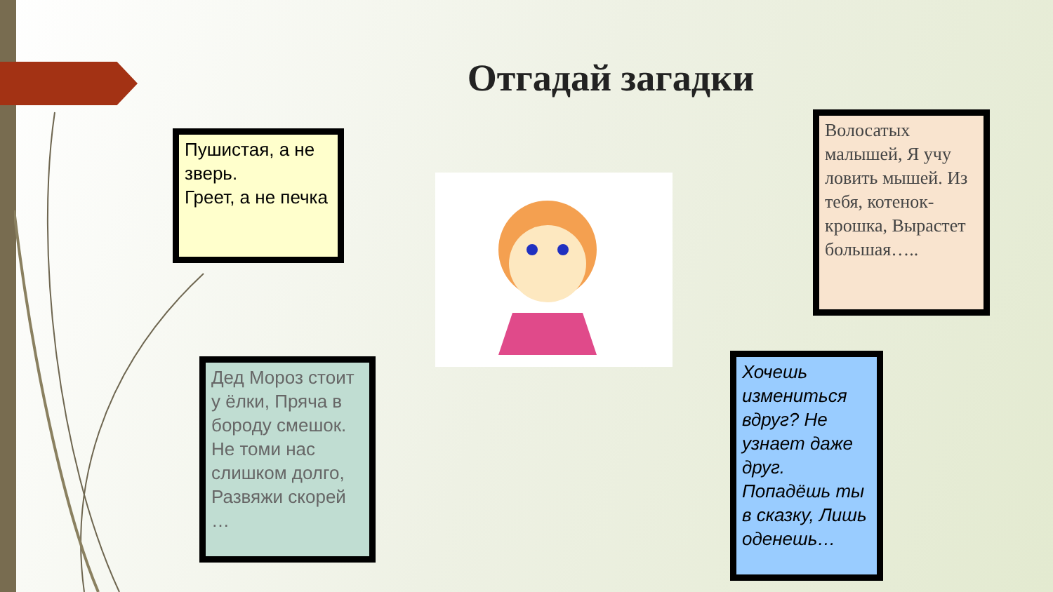Отгадай загадки
Пушистая, а не зверь.
Греет, а не печка
Волосатых малышей, Я учу ловить мышей. Из тебя, котенок-крошка, Вырастет большая…..
Дед Мороз стоит у ёлки, Пряча в бороду смешок. Не томи нас слишком долго, Развяжи скорей …
Хочешь измениться вдруг? Не узнает даже друг. Попадёшь ты в сказку, Лишь оденешь…